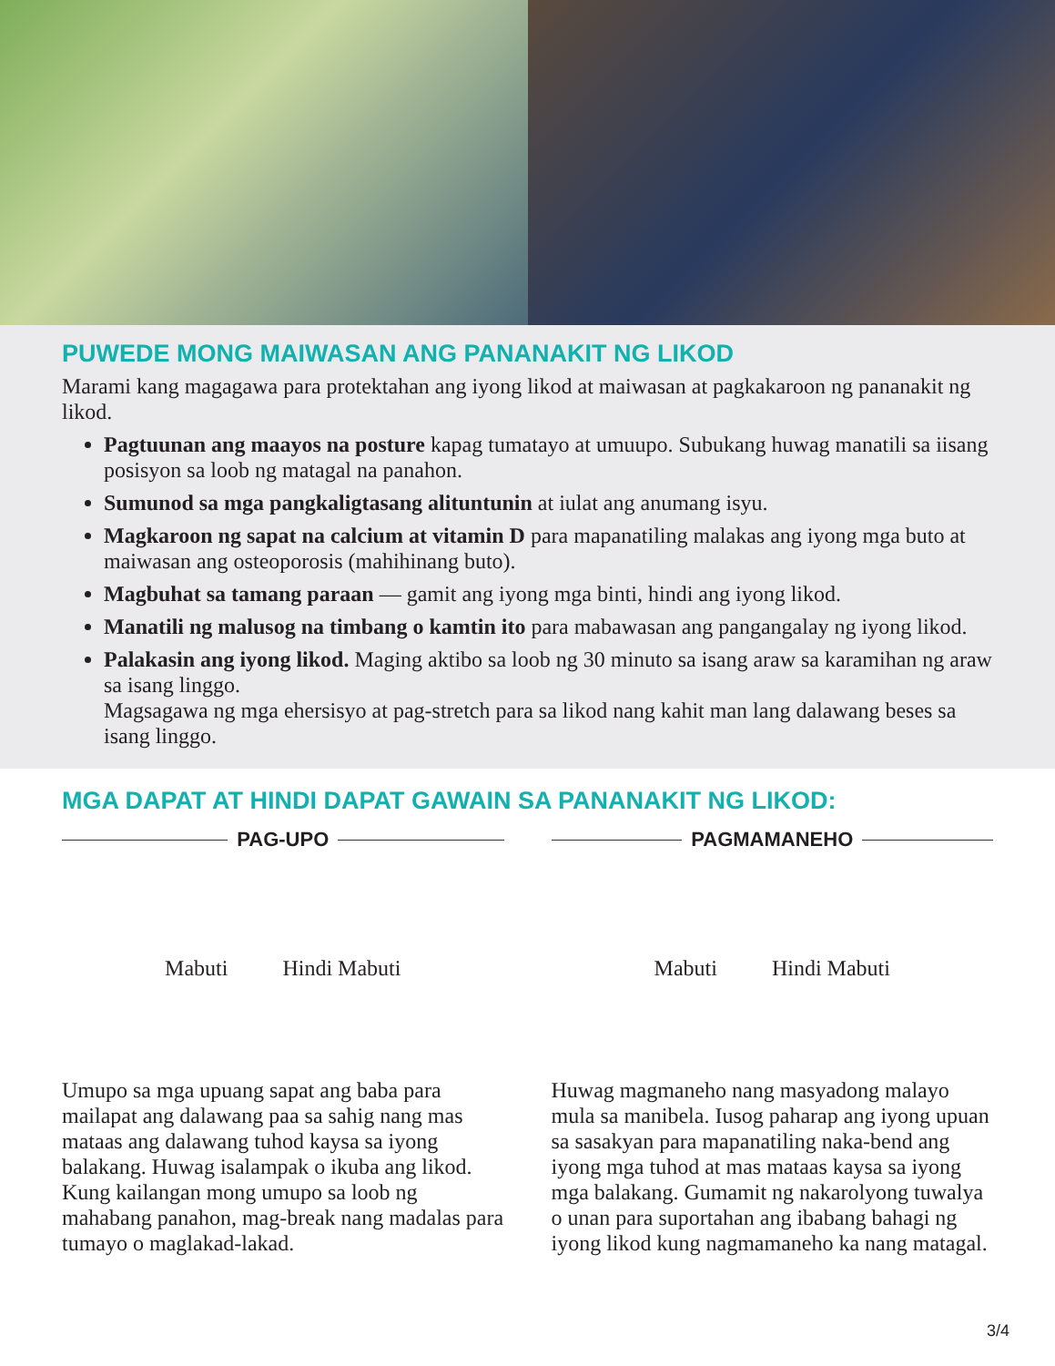PUWEDE MONG MAIWASAN ANG PANANAKIT NG LIKOD
Marami kang magagawa para protektahan ang iyong likod at maiwasan at pagkakaroon ng pananakit ng likod.
Pagtuunan ang maayos na posture kapag tumatayo at umuupo. Subukang huwag manatili sa iisang posisyon sa loob ng matagal na panahon.
Sumunod sa mga pangkaligtasang alituntunin at iulat ang anumang isyu.
Magkaroon ng sapat na calcium at vitamin D para mapanatiling malakas ang iyong mga buto at maiwasan ang osteoporosis (mahihinang buto).
Magbuhat sa tamang paraan — gamit ang iyong mga binti, hindi ang iyong likod.
Manatili ng malusog na timbang o kamtin ito para mabawasan ang pangangalay ng iyong likod.
Palakasin ang iyong likod. Maging aktibo sa loob ng 30 minuto sa isang araw sa karamihan ng araw sa isang linggo.
Magsagawa ng mga ehersisyo at pag-stretch para sa likod nang kahit man lang dalawang beses sa isang linggo.
MGA DAPAT AT HINDI DAPAT GAWAIN SA PANANAKIT NG LIKOD:
PAG-UPO
Mabuti Hindi Mabuti
Umupo sa mga upuang sapat ang baba para mailapat ang dalawang paa sa sahig nang mas mataas ang dalawang tuhod kaysa sa iyong balakang. Huwag isalampak o ikuba ang likod. Kung kailangan mong umupo sa loob ng mahabang panahon, mag-break nang madalas para tumayo o maglakad-lakad.
PAGMAMANEHO
Mabuti Hindi Mabuti
Huwag magmaneho nang masyadong malayo mula sa manibela. Iusog paharap ang iyong upuan sa sasakyan para mapanatiling naka-bend ang iyong mga tuhod at mas mataas kaysa sa iyong mga balakang. Gumamit ng nakarolyong tuwalya o unan para suportahan ang ibabang bahagi ng iyong likod kung nagmamaneho ka nang matagal.
3/4